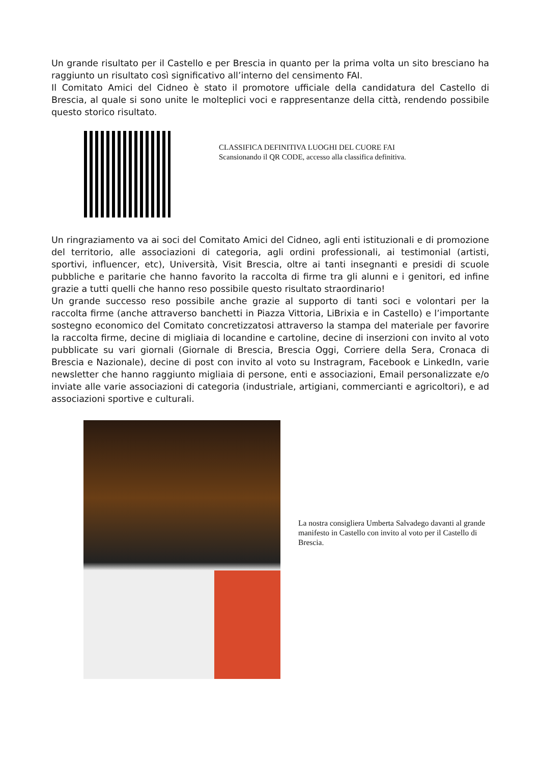Un grande risultato per il Castello e per Brescia in quanto per la prima volta un sito bresciano ha raggiunto un risultato così significativo all’interno del censimento FAI.
Il Comitato Amici del Cidneo è stato il promotore ufficiale della candidatura del Castello di Brescia, al quale si sono unite le molteplici voci e rappresentanze della città, rendendo possibile questo storico risultato.
CLASSIFICA DEFINITIVA LUOGHI DEL CUORE FAI
Scansionando il QR CODE, accesso alla classifica definitiva.
Un ringraziamento va ai soci del Comitato Amici del Cidneo, agli enti istituzionali e di promozione del territorio, alle associazioni di categoria, agli ordini professionali, ai testimonial (artisti, sportivi, influencer, etc), Università, Visit Brescia, oltre ai tanti insegnanti e presidi di scuole pubbliche e paritarie che hanno favorito la raccolta di firme tra gli alunni e i genitori, ed infine grazie a tutti quelli che hanno reso possibile questo risultato straordinario!
Un grande successo reso possibile anche grazie al supporto di tanti soci e volontari per la raccolta firme (anche attraverso banchetti in Piazza Vittoria, LiBrixia e in Castello) e l’importante sostegno economico del Comitato concretizzatosi attraverso la stampa del materiale per favorire la raccolta firme, decine di migliaia di locandine e cartoline, decine di inserzioni con invito al voto pubblicate su vari giornali (Giornale di Brescia, Brescia Oggi, Corriere della Sera, Cronaca di Brescia e Nazionale), decine di post con invito al voto su Instragram, Facebook e LinkedIn, varie newsletter che hanno raggiunto migliaia di persone, enti e associazioni, Email personalizzate e/o inviate alle varie associazioni di categoria (industriale, artigiani, commercianti e agricoltori), e ad associazioni sportive e culturali.
La nostra consigliera Umberta Salvadego davanti al grande manifesto in Castello con invito al voto per il Castello di Brescia.